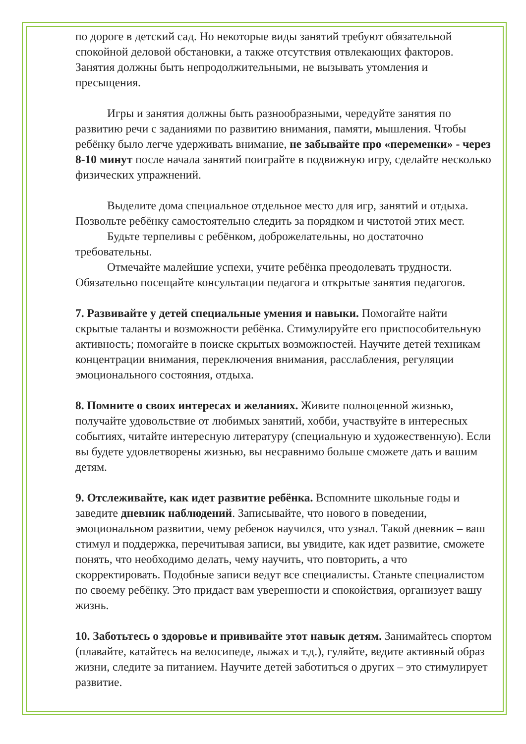по дороге в детский сад. Но некоторые виды занятий требуют обязательной спокойной деловой обстановки, а также отсутствия отвлекающих факторов. Занятия должны быть непродолжительными, не вызывать утомления и пресыщения.
Игры и занятия должны быть разнообразными, чередуйте занятия по развитию речи с заданиями по развитию внимания, памяти, мышления. Чтобы ребёнку было легче удерживать внимание, не забывайте про «переменки» - через 8-10 минут после начала занятий поиграйте в подвижную игру, сделайте несколько физических упражнений.
Выделите дома специальное отдельное место для игр, занятий и отдыха. Позвольте ребёнку самостоятельно следить за порядком и чистотой этих мест.
Будьте терпеливы с ребёнком, доброжелательны, но достаточно требовательны.
Отмечайте малейшие успехи, учите ребёнка преодолевать трудности. Обязательно посещайте консультации педагога и открытые занятия педагогов.
7. Развивайте у детей специальные умения и навыки. Помогайте найти скрытые таланты и возможности ребёнка. Стимулируйте его приспособительную активность; помогайте в поиске скрытых возможностей. Научите детей техникам концентрации внимания, переключения внимания, расслабления, регуляции эмоционального состояния, отдыха.
8. Помните о своих интересах и желаниях. Живите полноценной жизнью, получайте удовольствие от любимых занятий, хобби, участвуйте в интересных событиях, читайте интересную литературу (специальную и художественную). Если вы будете удовлетворены жизнью, вы несравнимо больше сможете дать и вашим детям.
9. Отслеживайте, как идет развитие ребёнка. Вспомните школьные годы и заведите дневник наблюдений. Записывайте, что нового в поведении, эмоциональном развитии, чему ребенок научился, что узнал. Такой дневник – ваш стимул и поддержка, перечитывая записи, вы увидите, как идет развитие, сможете понять, что необходимо делать, чему научить, что повторить, а что скорректировать. Подобные записи ведут все специалисты. Станьте специалистом по своему ребёнку. Это придаст вам уверенности и спокойствия, организует вашу жизнь.
10. Заботьтесь о здоровье и прививайте этот навык детям. Занимайтесь спортом (плавайте, катайтесь на велосипеде, лыжах и т.д.), гуляйте, ведите активный образ жизни, следите за питанием. Научите детей заботиться о других – это стимулирует развитие.